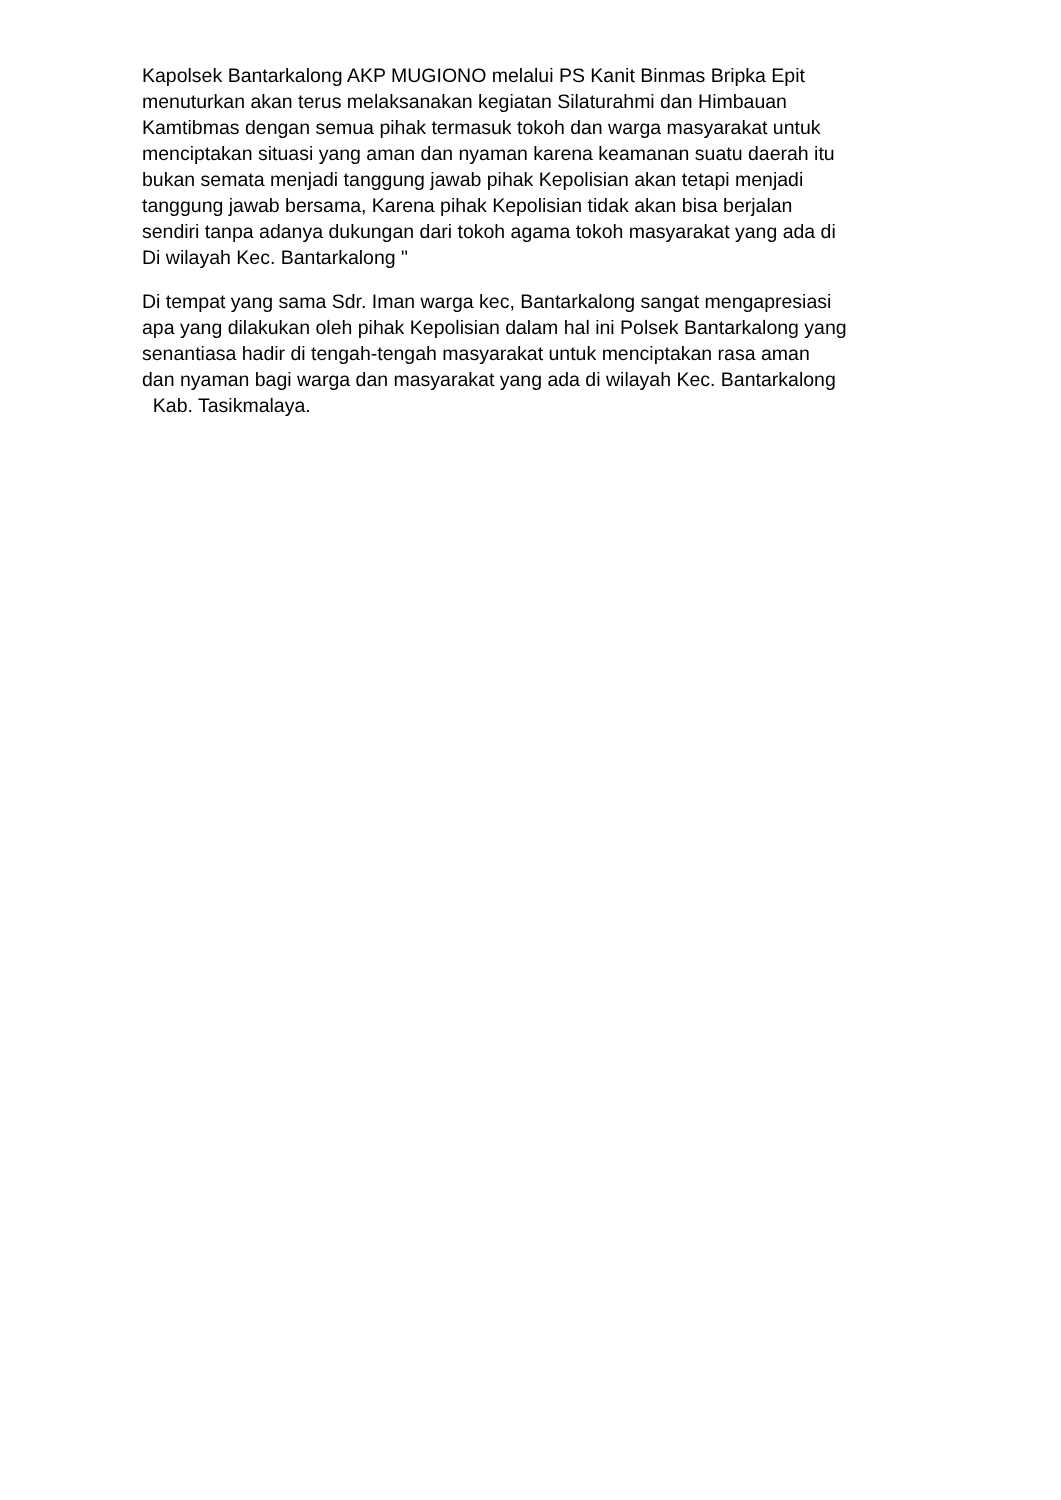Kapolsek Bantarkalong AKP MUGIONO melalui PS Kanit Binmas Bripka Epit menuturkan akan terus melaksanakan kegiatan Silaturahmi dan Himbauan Kamtibmas dengan semua pihak termasuk tokoh dan warga masyarakat untuk menciptakan situasi yang aman dan nyaman karena keamanan suatu daerah itu bukan semata menjadi tanggung jawab pihak Kepolisian akan tetapi menjadi tanggung jawab bersama, Karena pihak Kepolisian tidak akan bisa berjalan sendiri tanpa adanya dukungan dari tokoh agama tokoh masyarakat yang ada di Di wilayah Kec. Bantarkalong "
Di tempat yang sama Sdr. Iman warga kec, Bantarkalong sangat mengapresiasi apa yang dilakukan oleh pihak Kepolisian dalam hal ini Polsek Bantarkalong yang senantiasa hadir di tengah-tengah masyarakat untuk menciptakan rasa aman dan nyaman bagi warga dan masyarakat yang ada di wilayah Kec. Bantarkalong Kab. Tasikmalaya.